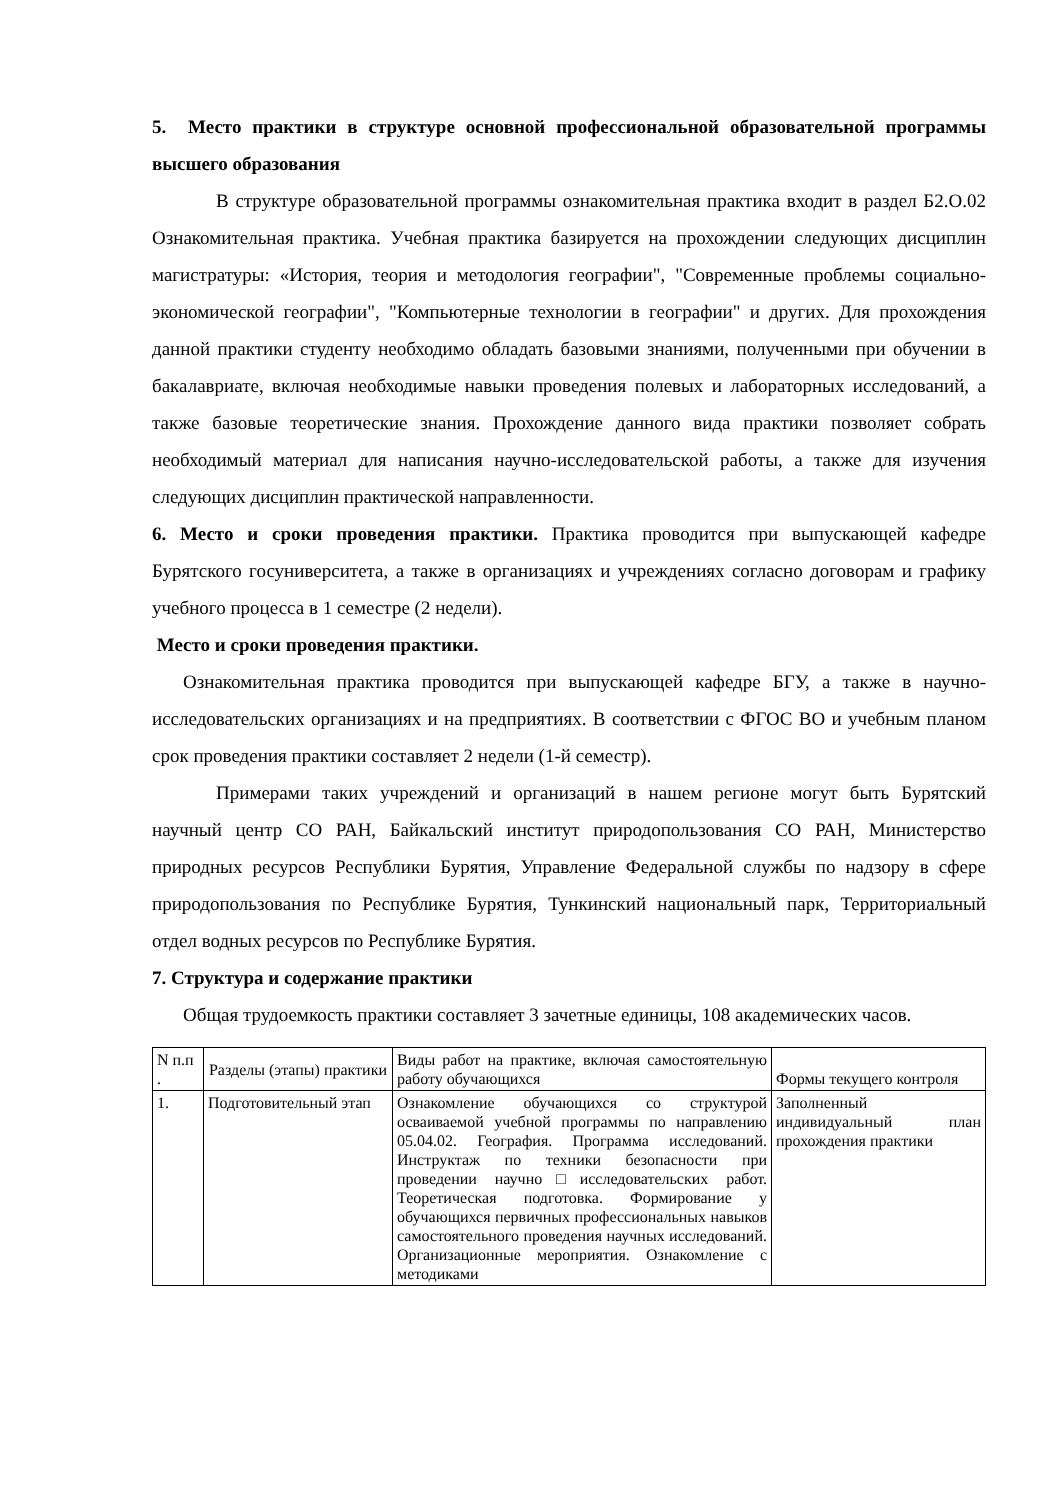5. Место практики в структуре основной профессиональной образовательной программы высшего образования
В структуре образовательной программы ознакомительная практика входит в раздел Б2.О.02 Ознакомительная практика. Учебная практика базируется на прохождении следующих дисциплин магистратуры: «История, теория и методология географии", "Современные проблемы социально-экономической географии", "Компьютерные технологии в географии" и других. Для прохождения данной практики студенту необходимо обладать базовыми знаниями, полученными при обучении в бакалавриате, включая необходимые навыки проведения полевых и лабораторных исследований, а также базовые теоретические знания. Прохождение данного вида практики позволяет собрать необходимый материал для написания научно-исследовательской работы, а также для изучения следующих дисциплин практической направленности.
6. Место и сроки проведения практики. Практика проводится при выпускающей кафедре Бурятского госуниверситета, а также в организациях и учреждениях согласно договорам и графику учебного процесса в 1 семестре (2 недели).
Место и сроки проведения практики.
Ознакомительная практика проводится при выпускающей кафедре БГУ, а также в научно-исследовательских организациях и на предприятиях. В соответствии с ФГОС ВО и учебным планом срок проведения практики составляет 2 недели (1-й семестр).
Примерами таких учреждений и организаций в нашем регионе могут быть Бурятский научный центр СО РАН, Байкальский институт природопользования СО РАН, Министерство природных ресурсов Республики Бурятия, Управление Федеральной службы по надзору в сфере природопользования по Республике Бурятия, Тункинский национальный парк, Территориальный отдел водных ресурсов по Республике Бурятия.
7. Структура и содержание практики
Общая трудоемкость практики составляет 3 зачетные единицы, 108 академических часов.
| N п.п . | Разделы (этапы) практики | Виды работ на практике, включая самостоятельную работу обучающихся | Формы текущего контроля |
| 1. | Подготовительный этап | Ознакомление обучающихся со структурой осваиваемой учебной программы по направлению 05.04.02. География. Программа исследований. Инструктаж по техники безопасности при проведении научно□исследовательских работ. Теоретическая подготовка. Формирование у обучающихся первичных профессиональных навыков самостоятельного проведения научных исследований. Организационные мероприятия. Ознакомление с методиками | Заполненный индивидуальный план прохождения практики |